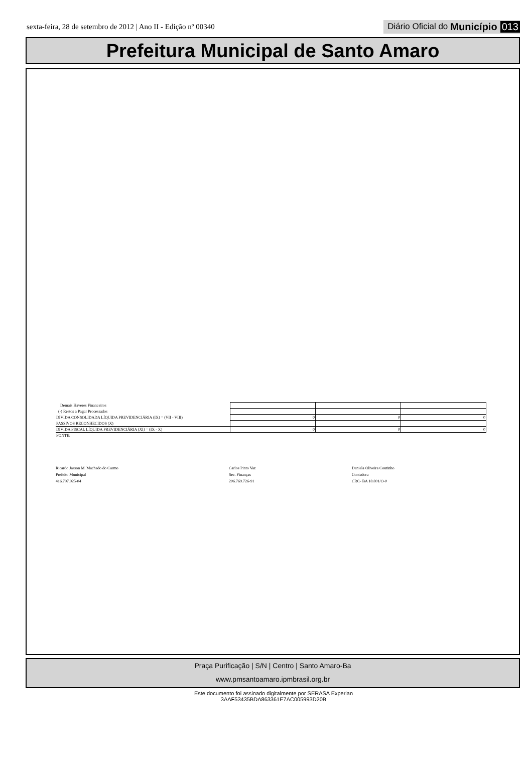sexta-feira, 28 de setembro de 2012 | Ano II - Edição nº 00340 Diário Oficial do Município 013
Prefeitura Municipal de Santo Amaro
| Demais Haveres Financeiros | | | |
| (-) Restos a Pagar Processados | | | |
| DÍVIDA CONSOLIDADA LÍQUIDA PREVIDENCIÁRIA (IX) = (VII - VIII) | 0 | 0 | 0 |
| PASSIVOS RECONHECIDOS (X) | | | |
| DÍVIDA FISCAL LÍQUIDA PREVIDENCIÁRIA (XI) = (IX - X) | 0 | 0 | 0 |
| FONTE: | | | |
Ricardo Jasson M. Machado do Carmo
Prefeito Municipal
416.797.925-04
Carlos Pinto Vaz
Sec. Finanças
206.769.726-91
Daniela Oliveira Coutinho
Contadora
CRC- BA 18.801/O-0
Praça Purificação | S/N | Centro | Santo Amaro-Ba
www.pmsantoamaro.ipmbrasil.org.br
Este documento foi assinado digitalmente por SERASA Experian
3AAF53435BDA863361E7AC005993D20B